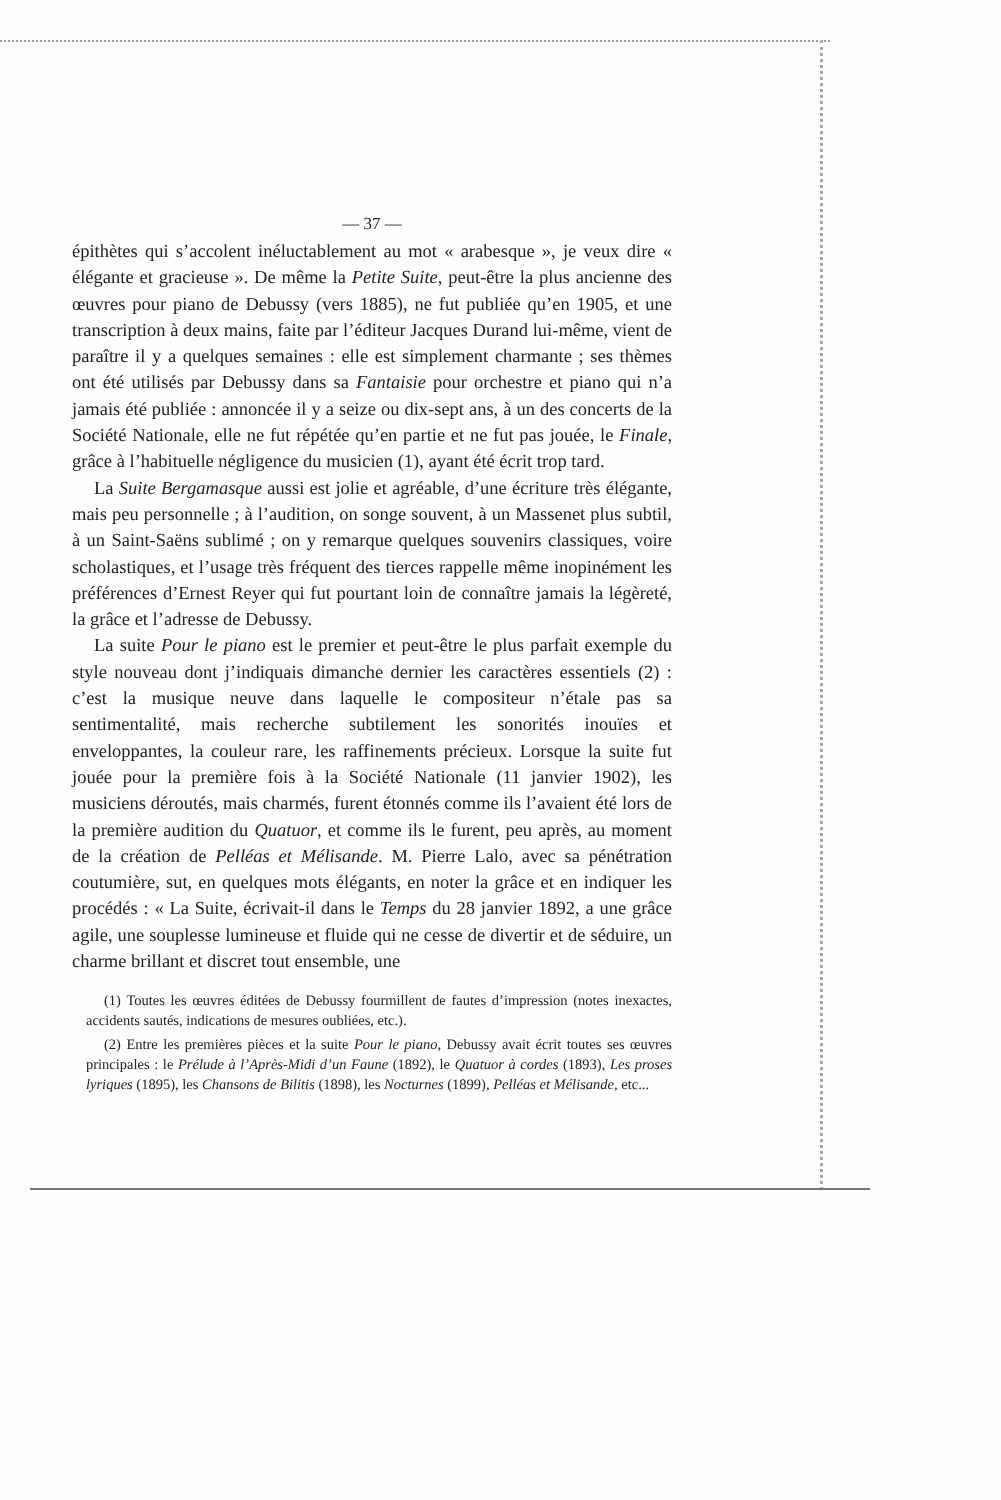— 37 —
épithètes qui s’accolent inéluctablement au mot « arabesque », je veux dire « élégante et gracieuse ». De même la Petite Suite, peut-être la plus ancienne des œuvres pour piano de Debussy (vers 1885), ne fut publiée qu’en 1905, et une transcription à deux mains, faite par l’éditeur Jacques Durand lui-même, vient de paraître il y a quelques semaines : elle est simplement charmante ; ses thèmes ont été utilisés par Debussy dans sa Fantaisie pour orchestre et piano qui n’a jamais été publiée : annoncée il y a seize ou dix-sept ans, à un des concerts de la Société Nationale, elle ne fut répétée qu’en partie et ne fut pas jouée, le Finale, grâce à l’habituelle négligence du musicien (1), ayant été écrit trop tard.
La Suite Bergamasque aussi est jolie et agréable, d’une écriture très élégante, mais peu personnelle ; à l’audition, on songe souvent, à un Massenet plus subtil, à un Saint-Saëns sublimé ; on y remarque quelques souvenirs classiques, voire scholastiques, et l’usage très fréquent des tierces rappelle même inopinément les préférences d’Ernest Reyer qui fut pourtant loin de connaître jamais la légèreté, la grâce et l’adresse de Debussy.
La suite Pour le piano est le premier et peut-être le plus parfait exemple du style nouveau dont j’indiquais dimanche dernier les caractères essentiels (2) : c’est la musique neuve dans laquelle le compositeur n’étale pas sa sentimentalité, mais recherche subtilement les sonorités inouïes et enveloppantes, la couleur rare, les raffinements précieux. Lorsque la suite fut jouée pour la première fois à la Société Nationale (11 janvier 1902), les musiciens déroutés, mais charmés, furent étonnés comme ils l’avaient été lors de la première audition du Quatuor, et comme ils le furent, peu après, au moment de la création de Pelléas et Mélisande. M. Pierre Lalo, avec sa pénétration coutumière, sut, en quelques mots élégants, en noter la grâce et en indiquer les procédés : « La Suite, écrivait-il dans le Temps du 28 janvier 1892, a une grâce agile, une souplesse lumineuse et fluide qui ne cesse de divertir et de séduire, un charme brillant et discret tout ensemble, une
(1) Toutes les œuvres éditées de Debussy fourmillent de fautes d’impression (notes inexactes, accidents sautés, indications de mesures oubliées, etc.).
(2) Entre les premières pièces et la suite Pour le piano, Debussy avait écrit toutes ses œuvres principales : le Prélude à l’Après-Midi d’un Faune (1892), le Quatuor à cordes (1893), Les proses lyriques (1895), les Chansons de Bilitis (1898), les Nocturnes (1899), Pelléas et Mélisande, etc...